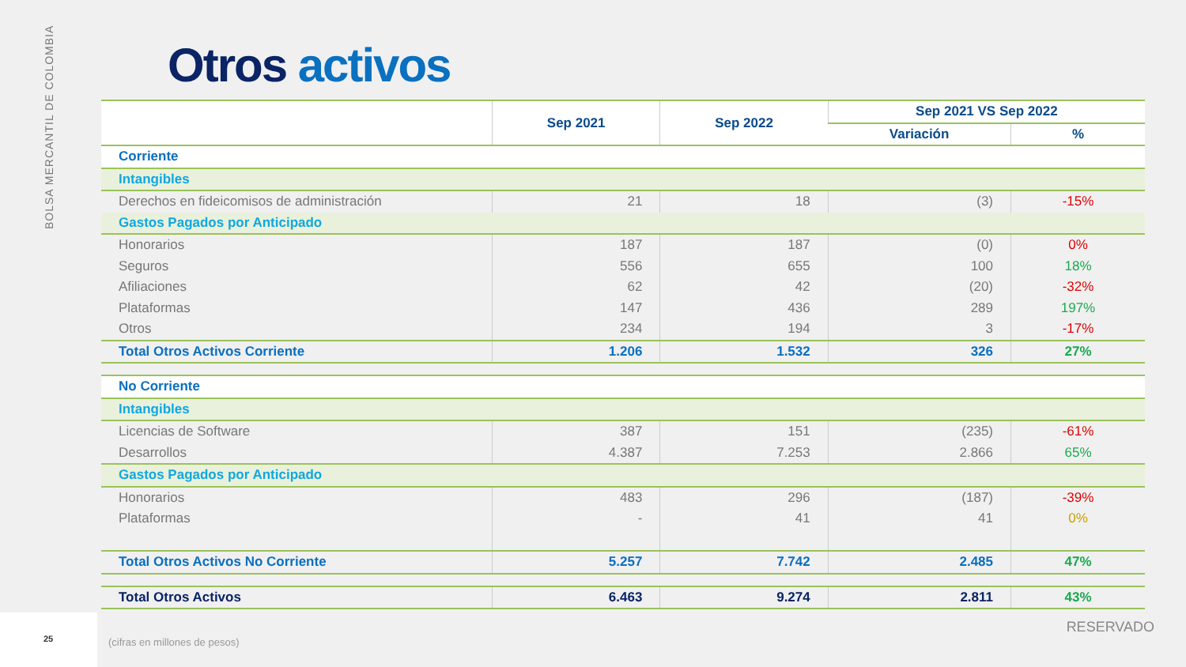BOLSA MERCANTIL DE COLOMBIA
Otros activos
| | Sep 2021 | Sep 2022 | Sep 2021 VS Sep 2022 | |
| --- | --- | --- | --- | --- |
| | | | Variación | % |
| Corriente | | | | |
| Intangibles | | | | |
| Derechos en fideicomisos de administración | 21 | 18 | (3) | -15% |
| Gastos Pagados por Anticipado | | | | |
| Honorarios | 187 | 187 | (0) | 0% |
| Seguros | 556 | 655 | 100 | 18% |
| Afiliaciones | 62 | 42 | (20) | -32% |
| Plataformas | 147 | 436 | 289 | 197% |
| Otros | 234 | 194 | 3 | -17% |
| Total Otros Activos Corriente | 1.206 | 1.532 | 326 | 27% |
| No Corriente | | | | |
| Intangibles | | | | |
| Licencias de Software | 387 | 151 | (235) | -61% |
| Desarrollos | 4.387 | 7.253 | 2.866 | 65% |
| Gastos Pagados por Anticipado | | | | |
| Honorarios | 483 | 296 | (187) | -39% |
| Plataformas | - | 41 | 41 | 0% |
| Total Otros Activos No Corriente | 5.257 | 7.742 | 2.485 | 47% |
| Total Otros Activos | 6.463 | 9.274 | 2.811 | 43% |
25
(cifras en millones de pesos)
RESERVADO